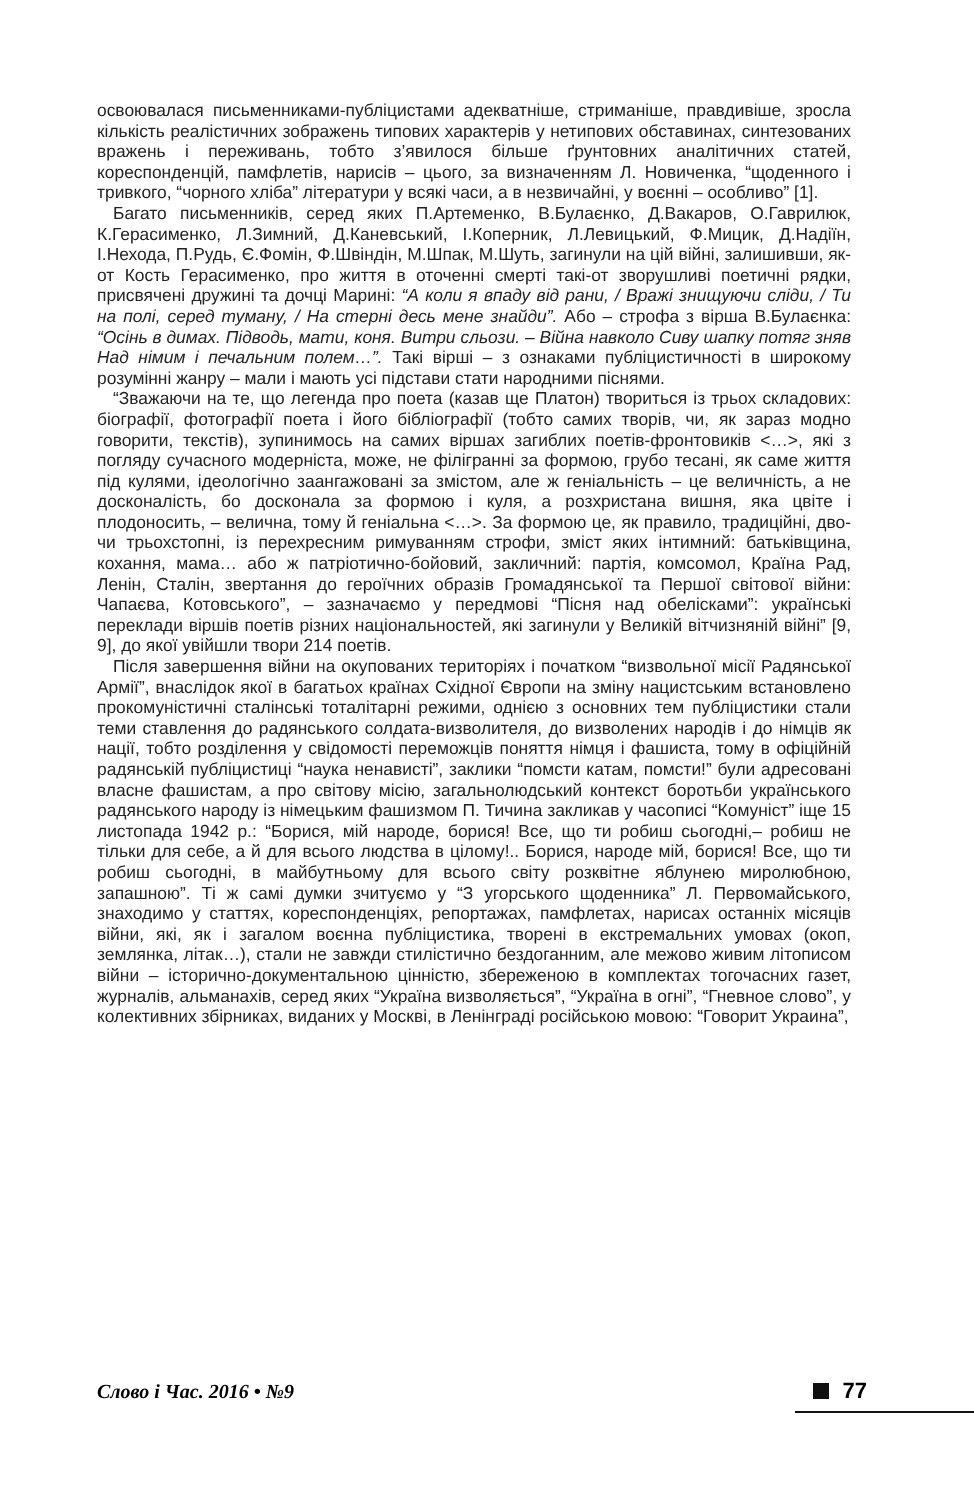освоювалася письменниками-публіцистами адекватніше, стриманіше, правдивіше, зросла кількість реалістичних зображень типових характерів у нетипових обставинах, синтезованих вражень і переживань, тобто з’явилося більше ґрунтовних аналітичних статей, кореспонденцій, памфлетів, нарисів – цього, за визначенням Л. Новиченка, “щоденного і тривкого, “чорного хліба” літератури у всякі часи, а в незвичайні, у воєнні – особливо” [1].
Багато письменників, серед яких П.Артеменко, В.Булаєнко, Д.Вакаров, О.Гаврилюк, К.Герасименко, Л.Зимний, Д.Каневський, І.Коперник, Л.Левицький, Ф.Мицик, Д.Надіїн, І.Нехода, П.Рудь, Є.Фомін, Ф.Швіндін, М.Шпак, М.Шуть, загинули на цій війні, залишивши, як-от Кость Герасименко, про життя в оточенні смерті такі-от зворушливі поетичні рядки, присвячені дружині та дочці Марині: “А коли я впаду від рани, / Вражі знищуючи сліди, / Ти на полі, серед туману, / На стерні десь мене знайди”. Або – строфа з вірша В.Булаєнка: “Осінь в димах. Підводь, мати, коня. Витри сльози. – Війна навколо Сиву шапку потяг зняв Над німим і печальним полем…”. Такі вірші – з ознаками публіцистичності в широкому розумінні жанру – мали і мають усі підстави стати народними піснями.
“Зважаючи на те, що легенда про поета (казав ще Платон) твориться із трьох складових: біографії, фотографії поета і його бібліографії (тобто самих творів, чи, як зараз модно говорити, текстів), зупинимось на самих віршах загиблих поетів-фронтовиків <…>, які з погляду сучасного модерніста, може, не філігранні за формою, грубо тесані, як саме життя під кулями, ідеологічно заангажовані за змістом, але ж геніальність – це величність, а не досконалість, бо досконала за формою і куля, а розхристана вишня, яка цвіте і плодоносить, – велична, тому й геніальна <…>. За формою це, як правило, традиційні, дво- чи трьохстопні, із перехресним римуванням строфи, зміст яких інтимний: батьківщина, кохання, мама… або ж патріотично-бойовий, закличний: партія, комсомол, Країна Рад, Ленін, Сталін, звертання до героїчних образів Громадянської та Першої світової війни: Чапаєва, Котовського”, – зазначаємо у передмові “Пісня над обелісками”: українські переклади віршів поетів різних національностей, які загинули у Великій вітчизняній війні” [9, 9], до якої увійшли твори 214 поетів.
Після завершення війни на окупованих територіях і початком “визвольної місії Радянської Армії”, внаслідок якої в багатьох країнах Східної Європи на зміну нацистським встановлено прокомуністичні сталінські тоталітарні режими, однією з основних тем публіцистики стали теми ставлення до радянського солдата-визволителя, до визволених народів і до німців як нації, тобто розділення у свідомості переможців поняття німця і фашиста, тому в офіційній радянській публіцистиці “наука ненависті”, заклики “помсти катам, помсти!” були адресовані власне фашистам, а про світову місію, загальнолюдський контекст боротьби українського радянського народу із німецьким фашизмом П. Тичина закликав у часописі “Комуніст” іще 15 листопада 1942 р.: “Борися, мій народе, борися! Все, що ти робиш сьогодні,– робиш не тільки для себе, а й для всього людства в цілому!.. Борися, народе мій, борися! Все, що ти робиш сьогодні, в майбутньому для всього світу розквітне яблунею миролюбною, запашною”. Ті ж самі думки зчитуємо у “З угорського щоденника” Л. Первомайського, знаходимо у статтях, кореспонденціях, репортажах, памфлетах, нарисах останніх місяців війни, які, як і загалом воєнна публіцистика, творені в екстремальних умовах (окоп, землянка, літак…), стали не завжди стилістично бездоганним, але межово живим літописом війни – історично-документальною цінністю, збереженою в комплектах тогочасних газет, журналів, альманахів, серед яких “Україна визволяється”, “Україна в огні”, “Гневное слово”, у колективних збірниках, виданих у Москві, в Ленінграді російською мовою: “Говорит Украина”,
Слово і Час. 2016 • №9 77